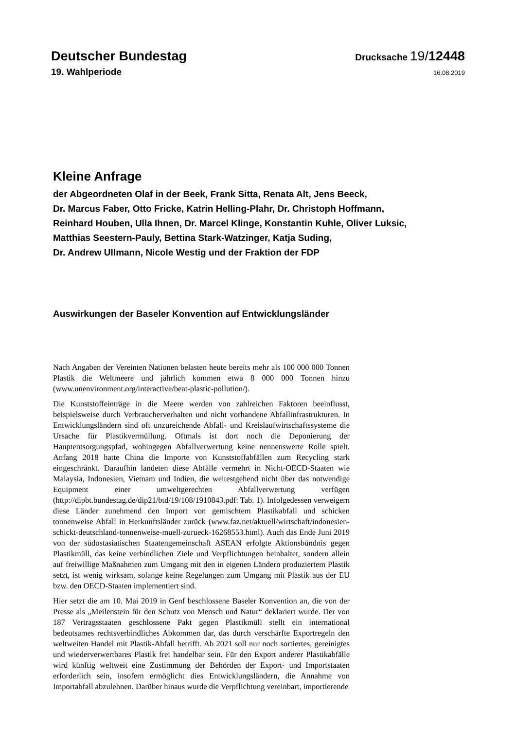Deutscher Bundestag
Drucksache 19/12448
19. Wahlperiode
16.08.2019
Kleine Anfrage
der Abgeordneten Olaf in der Beek, Frank Sitta, Renata Alt, Jens Beeck,
Dr. Marcus Faber, Otto Fricke, Katrin Helling-Plahr, Dr. Christoph Hoffmann,
Reinhard Houben, Ulla Ihnen, Dr. Marcel Klinge, Konstantin Kuhle, Oliver Luksic,
Matthias Seestern-Pauly, Bettina Stark-Watzinger, Katja Suding,
Dr. Andrew Ullmann, Nicole Westig und der Fraktion der FDP
Auswirkungen der Baseler Konvention auf Entwicklungsländer
Nach Angaben der Vereinten Nationen belasten heute bereits mehr als 100 000 000 Tonnen Plastik die Weltmeere und jährlich kommen etwa 8 000 000 Tonnen hinzu (www.unenvironment.org/interactive/beat-plastic-pollution/).
Die Kunststoffeinträge in die Meere werden von zahlreichen Faktoren beeinflusst, beispielsweise durch Verbraucherverhalten und nicht vorhandene Abfallinfrastrukturen. In Entwicklungsländern sind oft unzureichende Abfall- und Kreislaufwirtschaftssysteme die Ursache für Plastikvermüllung. Oftmals ist dort noch die Deponierung der Hauptentsorgungspfad, wohingegen Abfallverwertung keine nennenswerte Rolle spielt. Anfang 2018 hatte China die Importe von Kunststoffabfällen zum Recycling stark eingeschränkt. Daraufhin landeten diese Abfälle vermehrt in Nicht-OECD-Staaten wie Malaysia, Indonesien, Vietnam und Indien, die weitestgehend nicht über das notwendige Equipment einer umweltgerechten Abfallverwertung verfügen (http://dipbt.bundestag.de/dip21/btd/19/108/1910843.pdf: Tab. 1). Infolgedessen verweigern diese Länder zunehmend den Import von gemischtem Plastikabfall und schicken tonnenweise Abfall in Herkunftsländer zurück (www.faz.net/aktuell/wirtschaft/indonesien-schickt-deutschland-tonnenweise-muell-zurueck-16268553.html). Auch das Ende Juni 2019 von der südostasiatischen Staatengemeinschaft ASEAN erfolgte Aktionsbündnis gegen Plastikmüll, das keine verbindlichen Ziele und Verpflichtungen beinhaltet, sondern allein auf freiwillige Maßnahmen zum Umgang mit den in eigenen Ländern produziertem Plastik setzt, ist wenig wirksam, solange keine Regelungen zum Umgang mit Plastik aus der EU bzw. den OECD-Staaten implementiert sind.
Hier setzt die am 10. Mai 2019 in Genf beschlossene Baseler Konvention an, die von der Presse als „Meilenstein für den Schutz von Mensch und Natur“ deklariert wurde. Der von 187 Vertragsstaaten geschlossene Pakt gegen Plastikmüll stellt ein international bedeutsames rechtsverbindliches Abkommen dar, das durch verschärfte Exportregeln den weltweiten Handel mit Plastik-Abfall betrifft. Ab 2021 soll nur noch sortiertes, gereinigtes und wiederverwertbares Plastik frei handelbar sein. Für den Export anderer Plastikabfälle wird künftig weltweit eine Zustimmung der Behörden der Export- und Importstaaten erforderlich sein, insofern ermöglicht dies Entwicklungsländern, die Annahme von Importabfall abzulehnen. Darüber hinaus wurde die Verpflichtung vereinbart, importierende